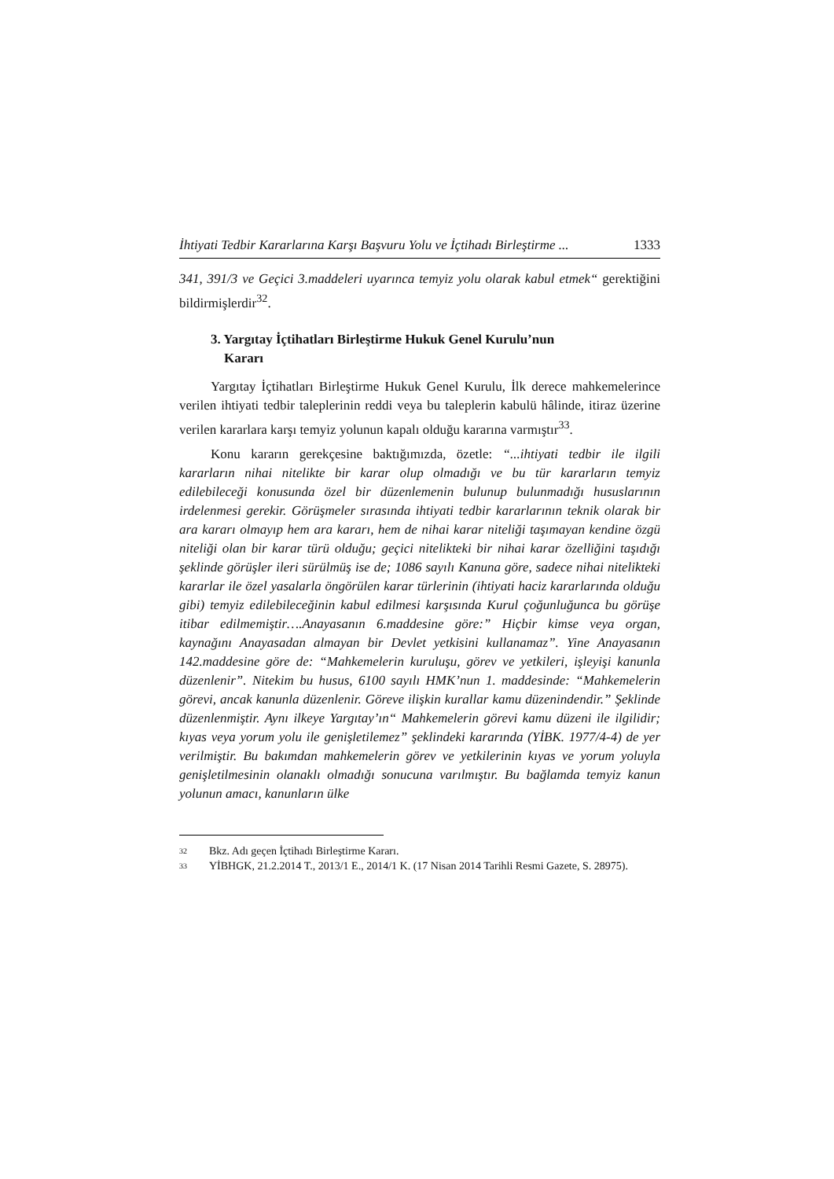İhtiyati Tedbir Kararlarına Karşı Başvuru Yolu ve İçtihadı Birleştirme ... 1333
341, 391/3 ve Geçici 3.maddeleri uyarınca temyiz yolu olarak kabul etmek“ gerektiğini bildirmişlerdir<sup>32</sup>.
3. Yargıtay İçtihatları Birleştirme Hukuk Genel Kurulu’nun
Kararı
Yargıtay İçtihatları Birleştirme Hukuk Genel Kurulu, İlk derece mahkemelerince verilen ihtiyati tedbir taleplerinin reddi veya bu taleplerin kabulü hâlinde, itiraz üzerine verilen kararlara karşı temyiz yolunun kapalı olduğu kararına varmıştır<sup>33</sup>.
Konu kararın gerekçesine baktığımızda, özetle: “...ihtiyati tedbir ile ilgili kararların nihai nitelikte bir karar olup olmadığı ve bu tür kararların temyiz edilebileceği konusunda özel bir düzenlemenin bulunup bulunmadığı hususlarının irdelenmesi gerekir. Görüşmeler sırasında ihtiyati tedbir kararlarının teknik olarak bir ara kararı olmayıp hem ara kararı, hem de nihai karar niteliği taşımayan kendine özgü niteliği olan bir karar türü olduğu; geçici nitelikteki bir nihai karar özelliğini taşıdığı şeklinde görüşler ileri sürülmüş ise de; 1086 sayılı Kanuna göre, sadece nihai nitelikteki kararlar ile özel yasalarla öngörülen karar türlerinin (ihtiyati haciz kararlarında olduğu gibi) temyiz edilebileceğinin kabul edilmesi karşısında Kurul çoğunluğunca bu görüşe itibar edilmemiştir….Anayasanın 6.maddesine göre:” Hiçbir kimse veya organ, kaynağını Anayasadan almayan bir Devlet yetkisini kullanamaz”. Yine Anayasanın 142.maddesine göre de: “Mahkemelerin kuruluşu, görev ve yetkileri, işleyişi kanunla düzenlenir”. Nitekim bu husus, 6100 sayılı HMK’nun 1. maddesinde: “Mahkemelerin görevi, ancak kanunla düzenlenir. Göreve ilişkin kurallar kamu düzenindendir.” Şeklinde düzenlenmiştir. Aynı ilkeye Yargıtay’ın“ Mahkemelerin görevi kamu düzeni ile ilgilidir; kıyas veya yorum yolu ile genişletilemez” şeklindeki kararında (YİBK. 1977/4-4) de yer verilmiştir. Bu bakımdan mahkemelerin görev ve yetkilerinin kıyas ve yorum yoluyla genişletilmesinin olanaklı olmadığı sonucuna varılmıştır. Bu bağlamda temyiz kanun yolunun amacı, kanunların ülke
32 Bkz. Adı geçen İçtihadı Birleştirme Kararı.
33 YİBHGK, 21.2.2014 T., 2013/1 E., 2014/1 K. (17 Nisan 2014 Tarihli Resmi Gazete, S. 28975).